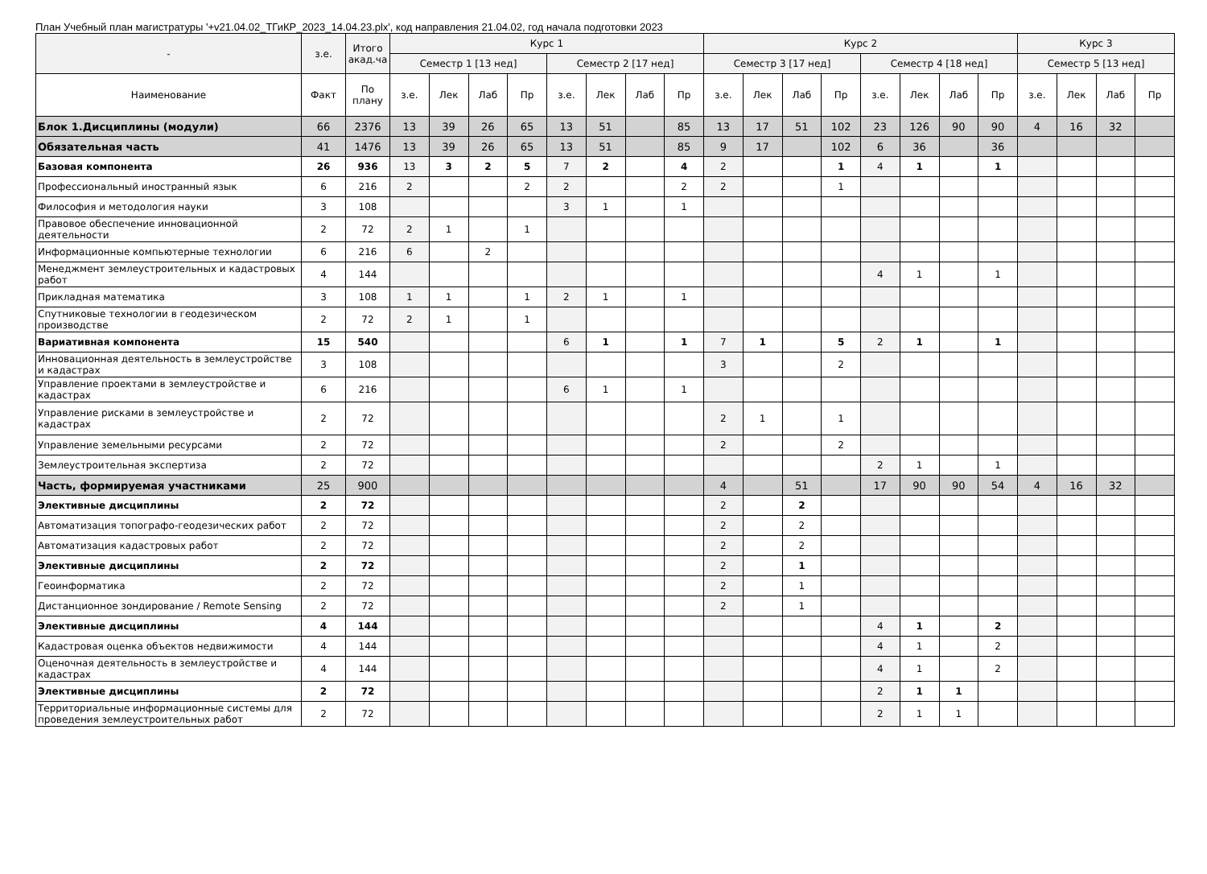План Учебный план магистратуры '+v21.04.02_ТГиКР_2023_14.04.23.plx', код направления 21.04.02, год начала подготовки 2023
| - | з.е. | Итого акад.ча | Курс 1 | | | | | | | | Курс 2 | | | | | | | | Курс 3 | | | |
| --- | --- | --- | --- | --- | --- | --- | --- | --- | --- | --- | --- | --- | --- | --- | --- | --- | --- | --- | --- | --- | --- | --- |
| | | | Семестр 1 [13 нед] | | | | Семестр 2 [17 нед] | | | | Семестр 3 [17 нед] | | | | Семестр 4 [18 нед] | | | | Семестр 5 [13 нед] | | | |
| Наименование | Факт | По плану | з.е. | Лек | Лаб | Пр | з.е. | Лек | Лаб | Пр | з.е. | Лек | Лаб | Пр | з.е. | Лек | Лаб | Пр | з.е. | Лек | Лаб | Пр |
| Блок 1.Дисциплины (модули) | 66 | 2376 | 13 | 39 | 26 | 65 | 13 | 51 | | 85 | 13 | 17 | 51 | 102 | 23 | 126 | 90 | 90 | 4 | 16 | 32 | |
| Обязательная часть | 41 | 1476 | 13 | 39 | 26 | 65 | 13 | 51 | | 85 | 9 | 17 | | 102 | 6 | 36 | | 36 | | | | |
| Базовая компонента | 26 | 936 | 13 | 3 | 2 | 5 | 7 | 2 | | 4 | 2 | | | 1 | 4 | 1 | | 1 | | | | |
| Профессиональный иностранный язык | 6 | 216 | 2 | | | 2 | 2 | | | 2 | 2 | | | 1 | | | | | | | | |
| Философия и методология науки | 3 | 108 | | | | | 3 | 1 | | 1 | | | | | | | | | | | | |
| Правовое обеспечение инновационной деятельности | 2 | 72 | 2 | 1 | | 1 | | | | | | | | | | | | | | | | |
| Информационные компьютерные технологии | 6 | 216 | 6 | | 2 | | | | | | | | | | | | | | | | | |
| Менеджмент землеустроительных и кадастровых работ | 4 | 144 | | | | | | | | | | | | | 4 | 1 | | 1 | | | | |
| Прикладная математика | 3 | 108 | 1 | 1 | | 1 | 2 | 1 | | 1 | | | | | | | | | | | | |
| Спутниковые технологии в геодезическом производстве | 2 | 72 | 2 | 1 | | 1 | | | | | | | | | | | | | | | | |
| Вариативная компонента | 15 | 540 | | | | | 6 | 1 | | 1 | 7 | 1 | | 5 | 2 | 1 | | 1 | | | | |
| Инновационная деятельность в землеустройстве и кадастрах | 3 | 108 | | | | | | | | | 3 | | | 2 | | | | | | | | |
| Управление проектами в землеустройстве и кадастрах | 6 | 216 | | | | | 6 | 1 | | 1 | | | | | | | | | | | | |
| Управление рисками в землеустройстве и кадастрах | 2 | 72 | | | | | | | | | 2 | 1 | | 1 | | | | | | | | |
| Управление земельными ресурсами | 2 | 72 | | | | | | | | | 2 | | | 2 | | | | | | | | |
| Землеустроительная экспертиза | 2 | 72 | | | | | | | | | | | | | 2 | 1 | | 1 | | | | |
| Часть, формируемая участниками | 25 | 900 | | | | | | | | | 4 | | 51 | | 17 | 90 | 90 | 54 | 4 | 16 | 32 | |
| Элективные дисциплины | 2 | 72 | | | | | | | | | 2 | | 2 | | | | | | | | | |
| Автоматизация топографо-геодезических работ | 2 | 72 | | | | | | | | | 2 | | 2 | | | | | | | | | |
| Автоматизация кадастровых работ | 2 | 72 | | | | | | | | | 2 | | 2 | | | | | | | | | |
| Элективные дисциплины | 2 | 72 | | | | | | | | | 2 | | 1 | | | | | | | | | |
| Геоинформатика | 2 | 72 | | | | | | | | | 2 | | 1 | | | | | | | | | |
| Дистанционное зондирование / Remote Sensing | 2 | 72 | | | | | | | | | 2 | | 1 | | | | | | | | | |
| Элективные дисциплины | 4 | 144 | | | | | | | | | | | | | 4 | 1 | | 2 | | | | |
| Кадастровая оценка объектов недвижимости | 4 | 144 | | | | | | | | | | | | | 4 | 1 | | 2 | | | | |
| Оценочная деятельность в землеустройстве и кадастрах | 4 | 144 | | | | | | | | | | | | | 4 | 1 | | 2 | | | | |
| Элективные дисциплины | 2 | 72 | | | | | | | | | | | | | 2 | 1 | 1 | | | | | |
| Территориальные информационные системы для проведения землеустроительных работ | 2 | 72 | | | | | | | | | | | | | 2 | 1 | 1 | | | | | |